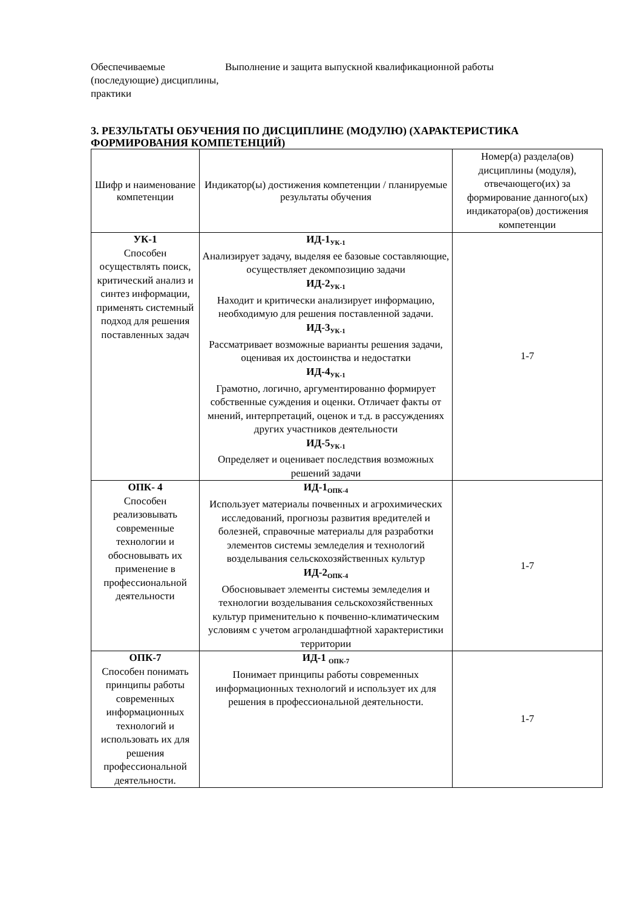Обеспечиваемые (последующие) дисциплины, практики
Выполнение и защита выпускной квалификационной работы
3. РЕЗУЛЬТАТЫ ОБУЧЕНИЯ ПО ДИСЦИПЛИНЕ (МОДУЛЮ) (ХАРАКТЕРИСТИКА ФОРМИРОВАНИЯ КОМПЕТЕНЦИЙ)
| Шифр и наименование компетенции | Индикатор(ы) достижения компетенции / планируемые результаты обучения | Номер(а) раздела(ов) дисциплины (модуля), отвечающего(их) за формирование данного(ых) индикатора(ов) достижения компетенции |
| --- | --- | --- |
| УК-1 Способен осуществлять поиск, критический анализ и синтез информации, применять системный подход для решения поставленных задач | ИД-1<sub>УК-1</sub> Анализирует задачу, выделяя ее базовые составляющие, осуществляет декомпозицию задачи ИД-2<sub>УК-1</sub> Находит и критически анализирует информацию, необходимую для решения поставленной задачи. ИД-3<sub>УК-1</sub> Рассматривает возможные варианты решения задачи, оценивая их достоинства и недостатки ИД-4<sub>УК-1</sub> Грамотно, логично, аргументированно формирует собственные суждения и оценки. Отличает факты от мнений, интерпретаций, оценок и т.д. в рассуждениях других участников деятельности ИД-5<sub>УК-1</sub> Определяет и оценивает последствия возможных решений задачи | 1-7 |
| ОПК- 4 Способен реализовывать современные технологии и обосновывать их применение в профессиональной деятельности | ИД-1<sub>ОПК-4</sub> Использует материалы почвенных и агрохимических исследований, прогнозы развития вредителей и болезней, справочные материалы для разработки элементов системы земледелия и технологий возделывания сельскохозяйственных культур ИД-2<sub>ОПК-4</sub> Обосновывает элементы системы земледелия и технологии возделывания сельскохозяйственных культур применительно к почвенно-климатическим условиям с учетом агроландшафтной характеристики территории | 1-7 |
| ОПК-7 Способен понимать принципы работы современных информационных технологий и использовать их для решения профессиональной деятельности. | ИД-1 <sub>ОПК-7</sub> Понимает принципы работы современных информационных технологий и использует их для решения в профессиональной деятельности. | 1-7 |